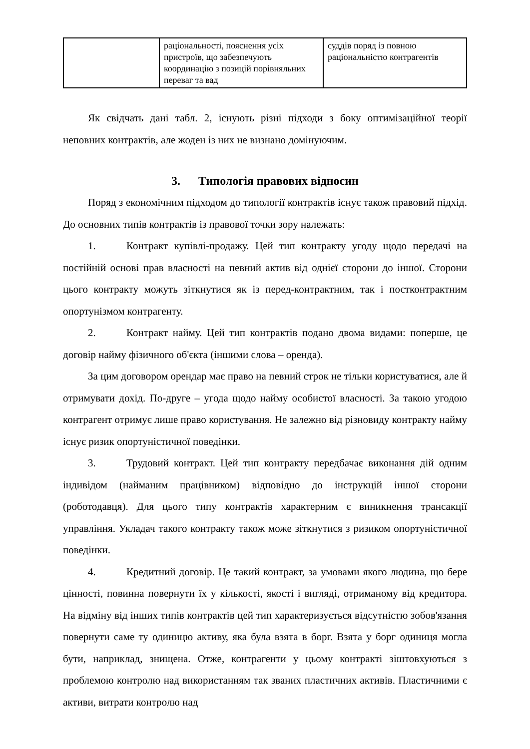| | раціональності, пояснення усіх пристроїв, що забезпечують координацію з позицій порівняльних переваг та вад | суддів поряд із повною раціональністю контрагентів |
Як свідчать дані табл. 2, існують різні підходи з боку оптимізаційної теорії неповних контрактів, але жоден із них не визнано домінуючим.
3. Типологія правових відносин
Поряд з економічним підходом до типології контрактів існує також правовий підхід. До основних типів контрактів із правової точки зору належать:
1. Контракт купівлі-продажу. Цей тип контракту угоду щодо передачі на постійній основі прав власності на певний актив від однієї сторони до іншої. Сторони цього контракту можуть зіткнутися як із перед-контрактним, так і постконтрактним опортунізмом контрагенту.
2. Контракт найму. Цей тип контрактів подано двома видами: поперше, це договір найму фізичного об'єкта (іншими слова – оренда).
За цим договором орендар має право на певний строк не тільки користуватися, але й отримувати дохід. По-друге – угода щодо найму особистої власності. За такою угодою контрагент отримує лише право користування. Не залежно від різновиду контракту найму існує ризик опортуністичної поведінки.
3. Трудовий контракт. Цей тип контракту передбачає виконання дій одним індивідом (найманим працівником) відповідно до інструкцій іншої сторони (роботодавця). Для цього типу контрактів характерним є виникнення трансакції управління. Укладач такого контракту також може зіткнутися з ризиком опортуністичної поведінки.
4. Кредитний договір. Це такий контракт, за умовами якого людина, що бере цінності, повинна повернути їх у кількості, якості і вигляді, отриманому від кредитора. На відміну від інших типів контрактів цей тип характеризується відсутністю зобов'язання повернути саме ту одиницю активу, яка була взята в борг. Взята у борг одиниця могла бути, наприклад, знищена. Отже, контрагенти у цьому контракті зіштовхуються з проблемою контролю над використанням так званих пластичних активів. Пластичними є активи, витрати контролю над